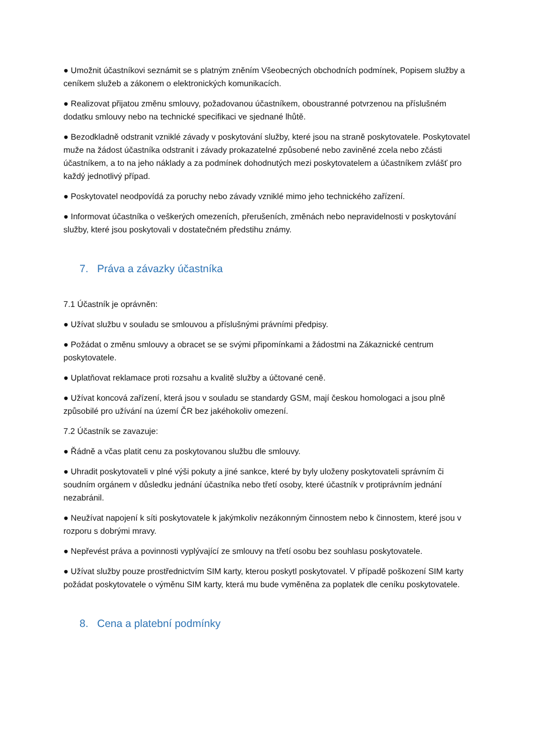● Umožnit účastníkovi seznámit se s platným zněním Všeobecných obchodních podmínek, Popisem služby a ceníkem služeb a zákonem o elektronických komunikacích.
● Realizovat přijatou změnu smlouvy, požadovanou účastníkem, oboustranné potvrzenou na příslušném dodatku smlouvy nebo na technické specifikaci ve sjednané lhůtě.
● Bezodkladně odstranit vzniklé závady v poskytování služby, které jsou na straně poskytovatele. Poskytovatel muže na žádost účastníka odstranit i závady prokazatelné způsobené nebo zaviněné zcela nebo zčásti účastníkem, a to na jeho náklady a za podmínek dohodnutých mezi poskytovatelem a účastníkem zvlášť pro každý jednotlivý případ.
● Poskytovatel neodpovídá za poruchy nebo závady vzniklé mimo jeho technického zařízení.
● Informovat účastníka o veškerých omezeních, přerušeních, změnách nebo nepravidelnosti v poskytování služby, které jsou poskytovali v dostatečném předstihu známy.
7. Práva a závazky účastníka
7.1 Účastník je oprávněn:
● Užívat službu v souladu se smlouvou a příslušnými právními předpisy.
● Požádat o změnu smlouvy a obracet se se svými připomínkami a žádostmi na Zákaznické centrum poskytovatele.
● Uplatňovat reklamace proti rozsahu a kvalitě služby a účtované ceně.
● Užívat koncová zařízení, která jsou v souladu se standardy GSM, mají českou homologaci a jsou plně způsobilé pro užívání na území ČR bez jakéhokoliv omezení.
7.2 Účastník se zavazuje:
● Řádně a včas platit cenu za poskytovanou službu dle smlouvy.
● Uhradit poskytovateli v plné výši pokuty a jiné sankce, které by byly uloženy poskytovateli správním či soudním orgánem v důsledku jednání účastníka nebo třetí osoby, které účastník v protiprávním jednání nezabránil.
● Neužívat napojení k síti poskytovatele k jakýmkoliv nezákonným činnostem nebo k činnostem, které jsou v rozporu s dobrými mravy.
● Nepřevést práva a povinnosti vyplývající ze smlouvy na třetí osobu bez souhlasu poskytovatele.
● Užívat služby pouze prostřednictvím SIM karty, kterou poskytl poskytovatel. V případě poškození SIM karty požádat poskytovatele o výměnu SIM karty, která mu bude vyměněna za poplatek dle ceníku poskytovatele.
8. Cena a platební podmínky